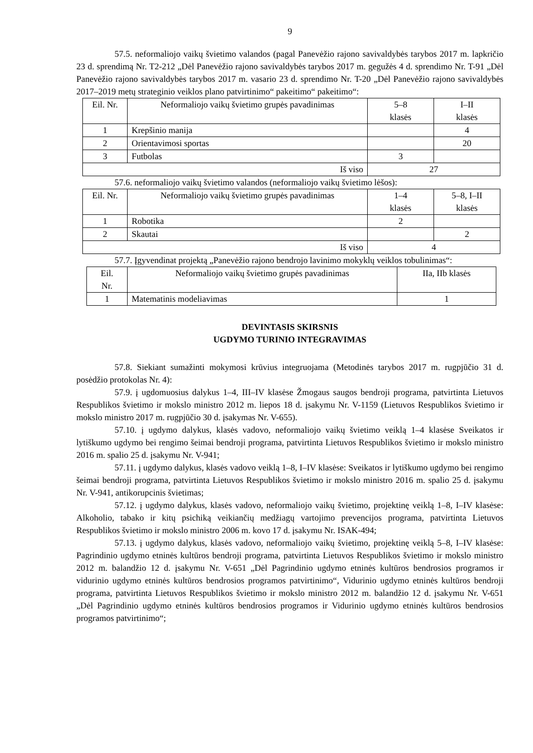9
57.5. neformaliojo vaikų švietimo valandos (pagal Panevėžio rajono savivaldybės tarybos 2017 m. lapkričio 23 d. sprendimą Nr. T2-212 „Dėl Panevėžio rajono savivaldybės tarybos 2017 m. gegužės 4 d. sprendimo Nr. T-91 „Dėl Panevėžio rajono savivaldybės tarybos 2017 m. vasario 23 d. sprendimo Nr. T-20 „Dėl Panevėžio rajono savivaldybės 2017–2019 metų strateginio veiklos plano patvirtinimo“ pakeitimo“ pakeitimo“:
| Eil. Nr. | Neformaliojo vaikų švietimo grupės pavadinimas | 5–8 klasės | I–II klasės |
| 1 | Krepšinio manija | | 4 |
| 2 | Orientavimosi sportas | | 20 |
| 3 | Futbolas | 3 | |
| Iš viso | | 27 | |
57.6. neformaliojo vaikų švietimo valandos (neformaliojo vaikų švietimo lėšos):
| Eil. Nr. | Neformaliojo vaikų švietimo grupės pavadinimas | 1–4 klasės | 5–8, I–II klasės |
| 1 | Robotika | 2 | |
| 2 | Skautai | | 2 |
| Iš viso | | 4 | |
57.7. Įgyvendinat projektą „Panevėžio rajono bendrojo lavinimo mokyklų veiklos tobulinimas“:
| Eil. Nr. | Neformaliojo vaikų švietimo grupės pavadinimas | IIa, IIb klasės |
| 1 | Matematinis modeliavimas | 1 |
DEVINTASIS SKIRSNIS
UGDYMO TURINIO INTEGRAVIMAS
57.8. Siekiant sumažinti mokymosi krūvius integruojama (Metodinės tarybos 2017 m. rugpjūčio 31 d. posėdžio protokolas Nr. 4):
57.9. į ugdomuosius dalykus 1–4, III–IV klasėse Žmogaus saugos bendroji programa, patvirtinta Lietuvos Respublikos švietimo ir mokslo ministro 2012 m. liepos 18 d. įsakymu Nr. V-1159 (Lietuvos Respublikos švietimo ir mokslo ministro 2017 m. rugpjūčio 30 d. įsakymas Nr. V-655).
57.10. į ugdymo dalykus, klasės vadovo, neformaliojo vaikų švietimo veiklą 1–4 klasėse Sveikatos ir lytiškumo ugdymo bei rengimo šeimai bendroji programa, patvirtinta Lietuvos Respublikos švietimo ir mokslo ministro 2016 m. spalio 25 d. įsakymu Nr. V-941;
57.11. į ugdymo dalykus, klasės vadovo veiklą 1–8, I–IV klasėse: Sveikatos ir lytiškumo ugdymo bei rengimo šeimai bendroji programa, patvirtinta Lietuvos Respublikos švietimo ir mokslo ministro 2016 m. spalio 25 d. įsakymu Nr. V-941, antikorupcinis švietimas;
57.12. į ugdymo dalykus, klasės vadovo, neformaliojo vaikų švietimo, projektinę veiklą 1–8, I–IV klasėse: Alkoholio, tabako ir kitų psichiką veikiančių medžiagų vartojimo prevencijos programa, patvirtinta Lietuvos Respublikos švietimo ir mokslo ministro 2006 m. kovo 17 d. įsakymu Nr. ISAK-494;
57.13. į ugdymo dalykus, klasės vadovo, neformaliojo vaikų švietimo, projektinę veiklą 5–8, I–IV klasėse: Pagrindinio ugdymo etninės kultūros bendroji programa, patvirtinta Lietuvos Respublikos švietimo ir mokslo ministro 2012 m. balandžio 12 d. įsakymu Nr. V-651 „Dėl Pagrindinio ugdymo etninės kultūros bendrosios programos ir vidurinio ugdymo etninės kultūros bendrosios programos patvirtinimo“, Vidurinio ugdymo etninės kultūros bendroji programa, patvirtinta Lietuvos Respublikos švietimo ir mokslo ministro 2012 m. balandžio 12 d. įsakymu Nr. V-651 „Dėl Pagrindinio ugdymo etninės kultūros bendrosios programos ir Vidurinio ugdymo etninės kultūros bendrosios programos patvirtinimo“;